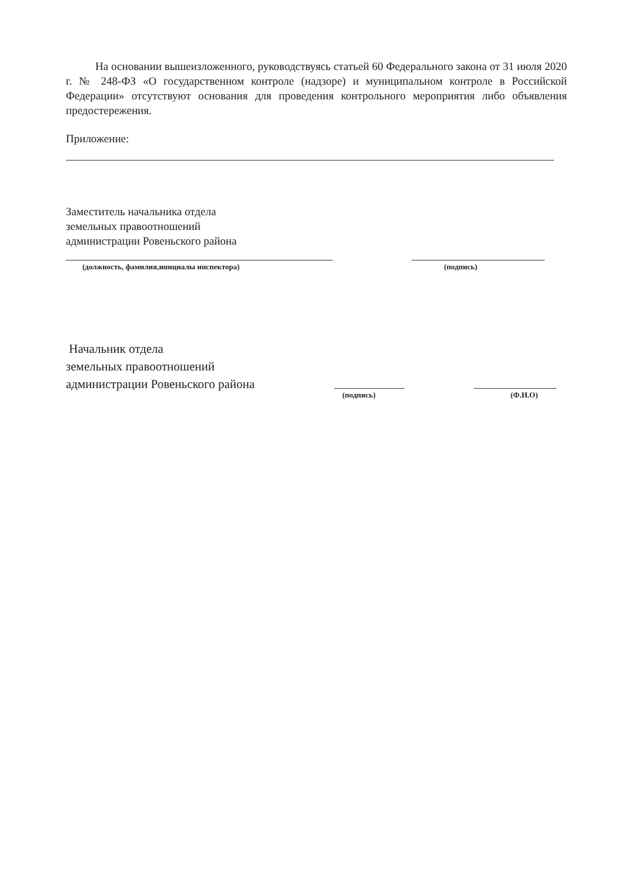На основании вышеизложенного, руководствуясь статьей 60 Федерального закона от 31 июля 2020 г. № 248-ФЗ «О государственном контроле (надзоре) и муниципальном контроле в Российской Федерации» отсутствуют основания для проведения контрольного мероприятия либо объявления предостережения.
Приложение:
Заместитель начальника отдела
земельных правоотношений
администрации Ровеньского района
(должность, фамилия,инициалы инспектора)
(подпись)
Начальник отдела
земельных правоотношений
администрации Ровеньского района
(подпись) (Ф.И.О)